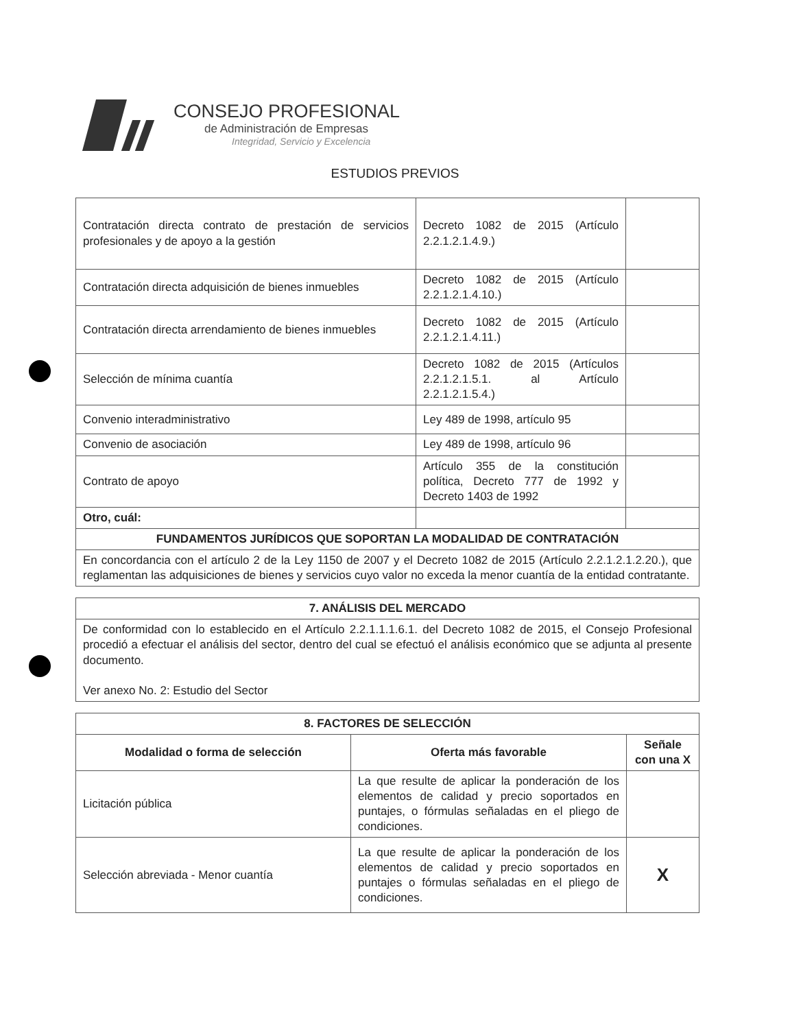CONSEJO PROFESIONAL
de Administración de Empresas
Integridad, Servicio y Excelencia
ESTUDIOS PREVIOS
| Contratación directa contrato de prestación de servicios profesionales y de apoyo a la gestión | Decreto 1082 de 2015 (Artículo 2.2.1.2.1.4.9.) | |
| Contratación directa adquisición de bienes inmuebles | Decreto 1082 de 2015 (Artículo 2.2.1.2.1.4.10.) | |
| Contratación directa arrendamiento de bienes inmuebles | Decreto 1082 de 2015 (Artículo 2.2.1.2.1.4.11.) | |
| Selección de mínima cuantía | Decreto 1082 de 2015 (Artículos 2.2.1.2.1.5.1. al Artículo 2.2.1.2.1.5.4.) | |
| Convenio interadministrativo | Ley 489 de 1998, artículo 95 | |
| Convenio de asociación | Ley 489 de 1998, artículo 96 | |
| Contrato de apoyo | Artículo 355 de la constitución política, Decreto 777 de 1992 y Decreto 1403 de 1992 | |
| Otro, cuál: | | |
| FUNDAMENTOS JURÍDICOS QUE SOPORTAN LA MODALIDAD DE CONTRATACIÓN | | |
| En concordancia con el artículo 2 de la Ley 1150 de 2007 y el Decreto 1082 de 2015 (Artículo 2.2.1.2.1.2.20.), que reglamentan las adquisiciones de bienes y servicios cuyo valor no exceda la menor cuantía de la entidad contratante. | | |
| 7. ANÁLISIS DEL MERCADO |
| --- |
| De conformidad con lo establecido en el Artículo 2.2.1.1.1.6.1. del Decreto 1082 de 2015, el Consejo Profesional procedió a efectuar el análisis del sector, dentro del cual se efectuó el análisis económico que se adjunta al presente documento. Ver anexo No. 2: Estudio del Sector |
| 8. FACTORES DE SELECCIÓN | | |
| --- | --- | --- |
| Modalidad o forma de selección | Oferta más favorable | Señale con una X |
| Licitación pública | La que resulte de aplicar la ponderación de los elementos de calidad y precio soportados en puntajes, o fórmulas señaladas en el pliego de condiciones. | |
| Selección abreviada - Menor cuantía | La que resulte de aplicar la ponderación de los elementos de calidad y precio soportados en puntajes o fórmulas señaladas en el pliego de condiciones. | X |